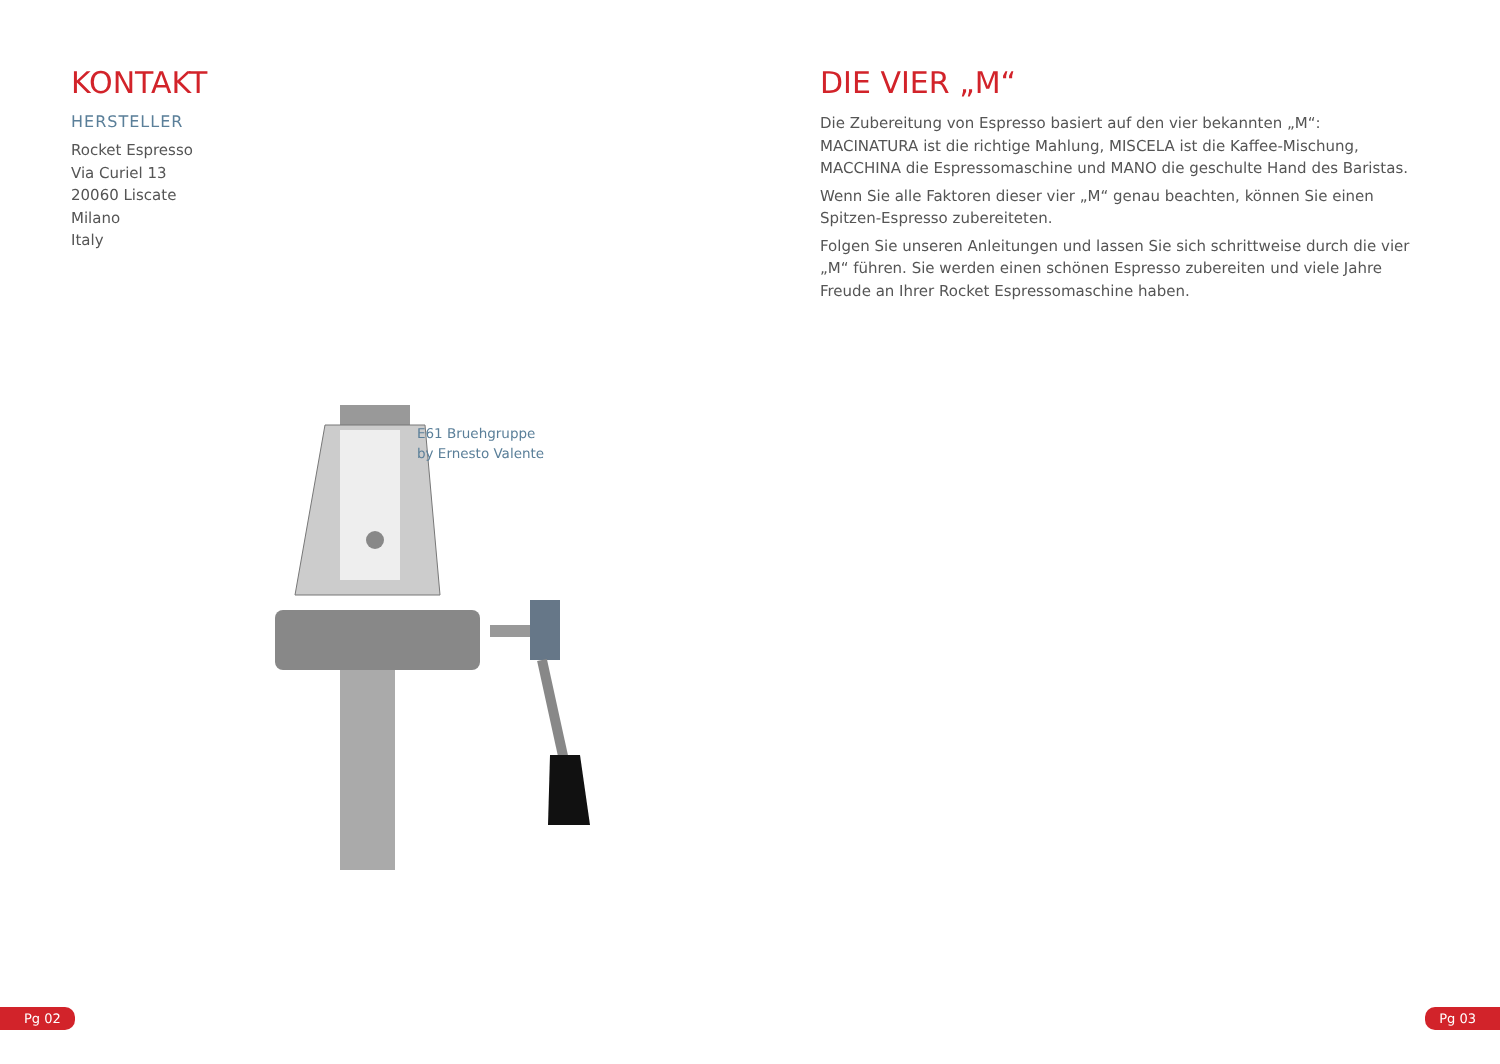KONTAKT
HERSTELLER
Rocket Espresso
Via Curiel 13
20060 Liscate
Milano
Italy
E61 Bruehgruppe
by Ernesto Valente
Pg 02
DIE VIER „M“
Die Zubereitung von Espresso basiert auf den vier bekannten „M“: MACINATURA ist die richtige Mahlung, MISCELA ist die Kaffee-Mischung, MACCHINA die Espressomaschine und MANO die geschulte Hand des Baristas.
Wenn Sie alle Faktoren dieser vier „M“ genau beachten, können Sie einen Spitzen-Espresso zubereiteten.
Folgen Sie unseren Anleitungen und lassen Sie sich schrittweise durch die vier „M“ führen. Sie werden einen schönen Espresso zubereiten und viele Jahre Freude an Ihrer Rocket Espressomaschine haben.
Pg 03